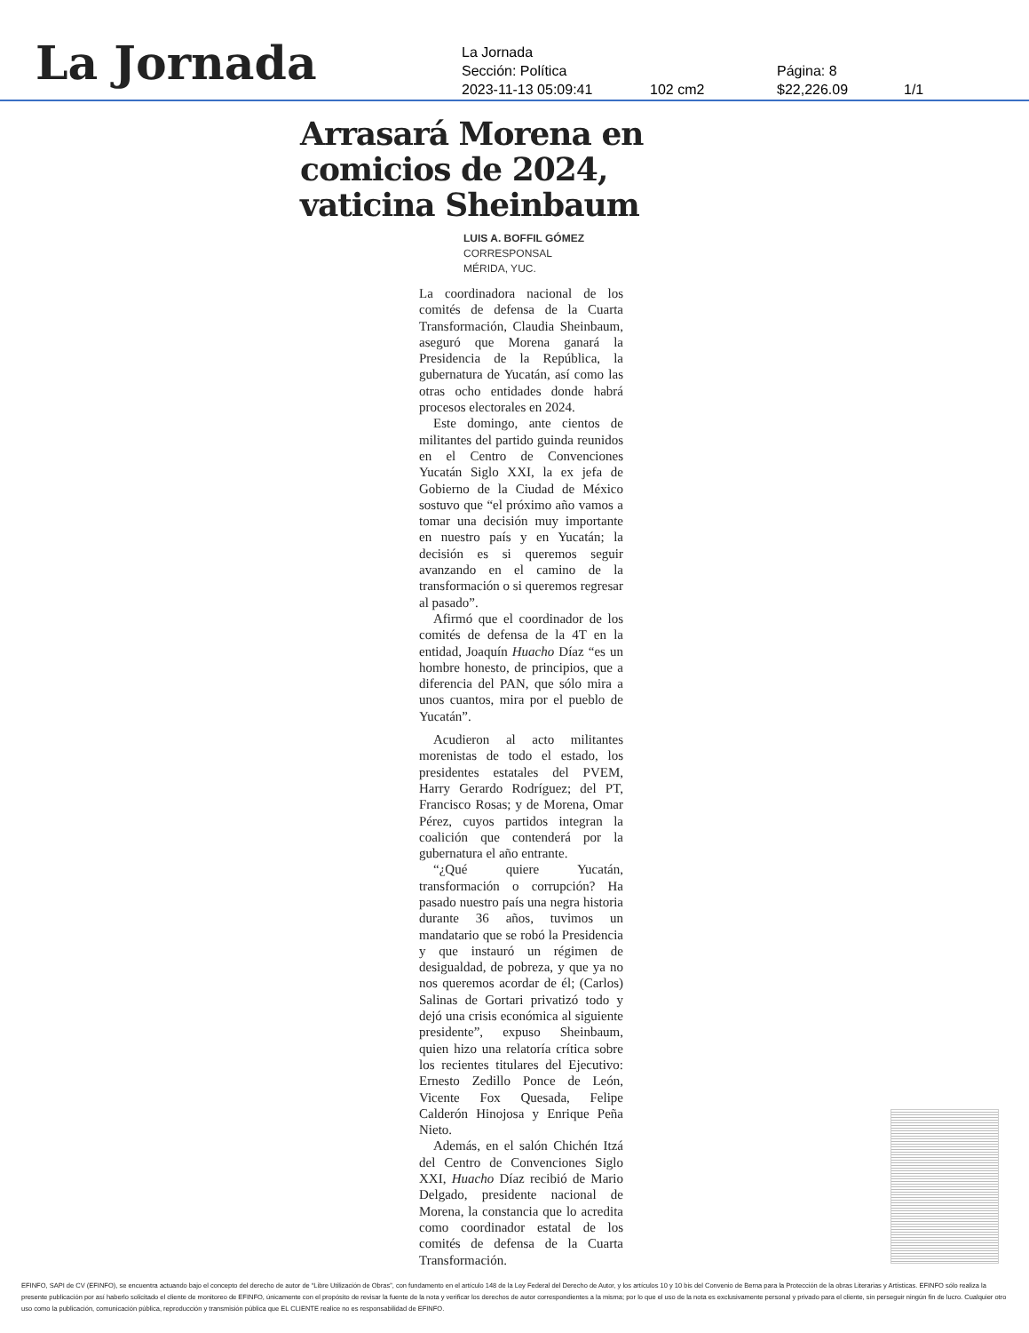La Jornada
La Jornada
Sección: Política Página: 8
2023-11-13 05:09:41 102 cm2 $22,226.09 1/1
Arrasará Morena en comicios de 2024, vaticina Sheinbaum
LUIS A. BOFFIL GÓMEZ
CORRESPONSAL
MÉRIDA, YUC.
La coordinadora nacional de los comités de defensa de la Cuarta Transformación, Claudia Sheinbaum, aseguró que Morena ganará la Presidencia de la República, la gubernatura de Yucatán, así como las otras ocho entidades donde habrá procesos electorales en 2024.
Este domingo, ante cientos de militantes del partido guinda reunidos en el Centro de Convenciones Yucatán Siglo XXI, la ex jefa de Gobierno de la Ciudad de México sostuvo que “el próximo año vamos a tomar una decisión muy importante en nuestro país y en Yucatán; la decisión es si queremos seguir avanzando en el camino de la transformación o si queremos regresar al pasado”.
Afirmó que el coordinador de los comités de defensa de la 4T en la entidad, Joaquín Huacho Díaz “es un hombre honesto, de principios, que a diferencia del PAN, que sólo mira a unos cuantos, mira por el pueblo de Yucatán”.
Acudieron al acto militantes morenistas de todo el estado, los presidentes estatales del PVEM, Harry Gerardo Rodríguez; del PT, Francisco Rosas; y de Morena, Omar Pérez, cuyos partidos integran la coalición que contenderá por la gubernatura el año entrante.
“¿Qué quiere Yucatán, transformación o corrupción? Ha pasado nuestro país una negra historia durante 36 años, tuvimos un mandatario que se robó la Presidencia y que instauró un régimen de desigualdad, de pobreza, y que ya no nos queremos acordar de él; (Carlos) Salinas de Gortari privatizó todo y dejó una crisis económica al siguiente presidente”, expuso Sheinbaum, quien hizo una relatoría crítica sobre los recientes titulares del Ejecutivo: Ernesto Zedillo Ponce de León, Vicente Fox Quesada, Felipe Calderón Hinojosa y Enrique Peña Nieto.
Además, en el salón Chichén Itzá del Centro de Convenciones Siglo XXI, Huacho Díaz recibió de Mario Delgado, presidente nacional de Morena, la constancia que lo acredita como coordinador estatal de los comités de defensa de la Cuarta Transformación.
EFINFO, SAPI de CV (EFINFO), se encuentra actuando bajo el concepto del derecho de autor de “Libre Utilización de Obras”, con fundamento en el artículo 148 de la Ley Federal del Derecho de Autor, y los artículos 10 y 10 bis del Convenio de Berna para la Protección de la obras Literarias y Artísticas. EFINFO sólo realiza la presente publicación por así haberlo solicitado el cliente de monitoreo de EFINFO, únicamente con el propósito de revisar la fuente de la nota y verificar los derechos de autor correspondientes a la misma; por lo que el uso de la nota es exclusivamente personal y privado para el cliente, sin perseguir ningún fin de lucro. Cualquier otro uso como la publicación, comunicación pública, reproducción y transmisión pública que EL CLIENTE realice no es responsabilidad de EFINFO.